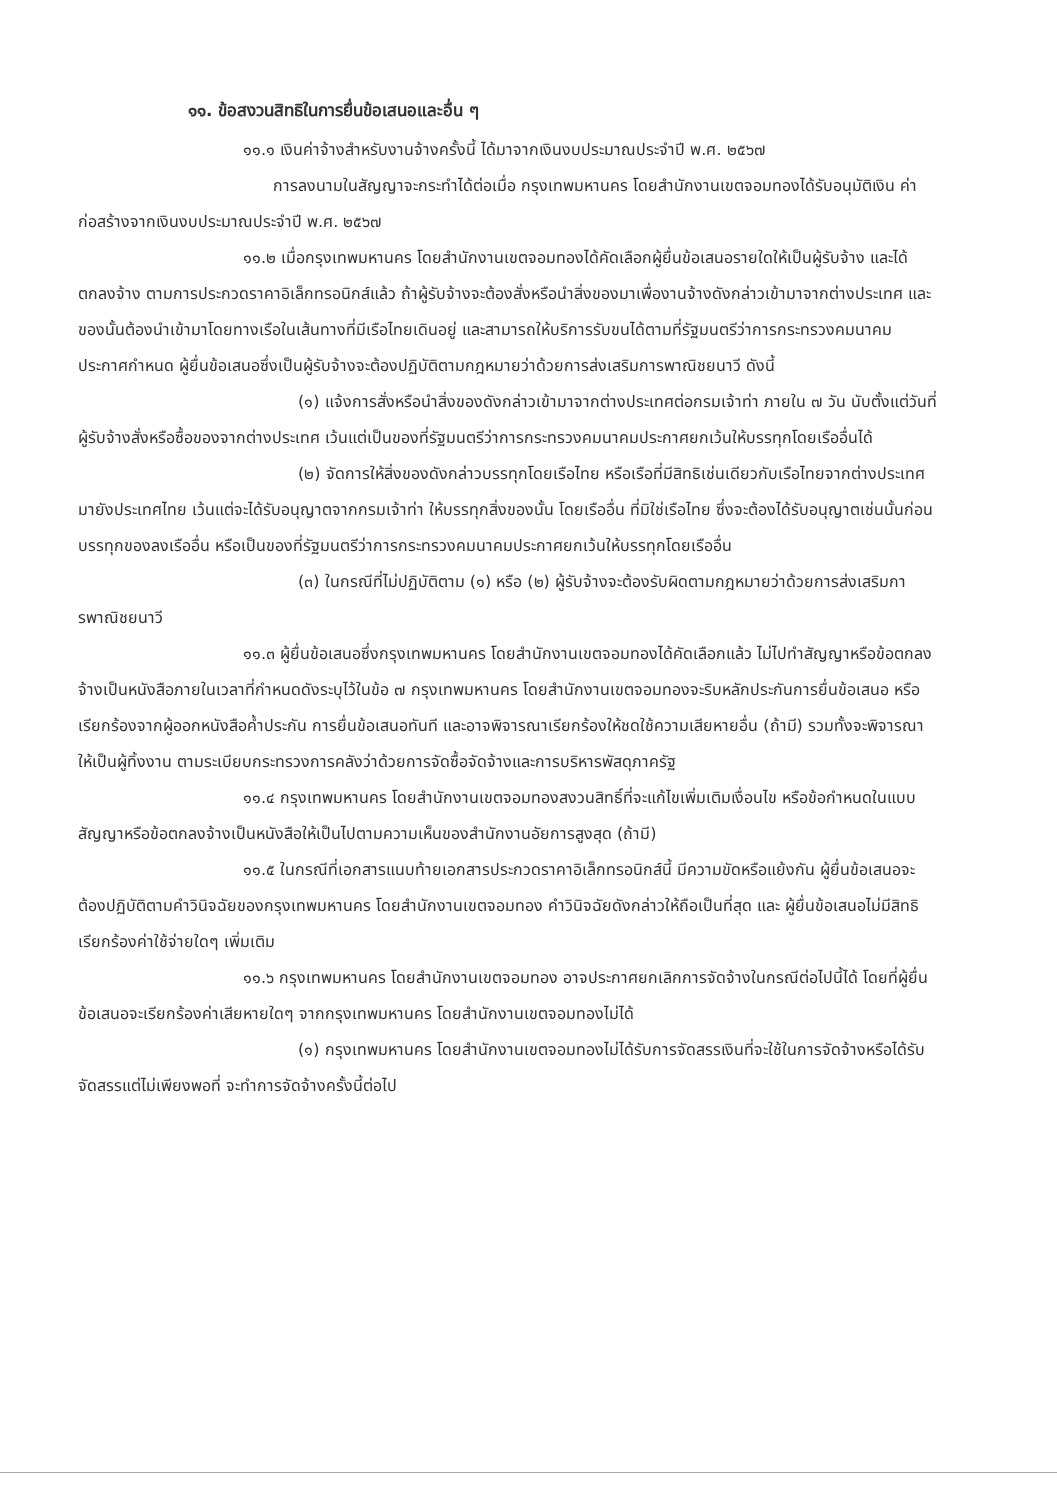๑๑. ข้อสงวนสิทธิในการยื่นข้อเสนอและอื่น ๆ
๑๑.๑ เงินค่าจ้างสำหรับงานจ้างครั้งนี้ ได้มาจากเงินงบประมาณประจำปี พ.ศ. ๒๕๖๗
การลงนามในสัญญาจะกระทำได้ต่อเมื่อ กรุงเทพมหานคร โดยสำนักงานเขตจอมทองได้รับอนุมัติเงิน ค่าก่อสร้างจากเงินงบประมาณประจำปี พ.ศ. ๒๕๖๗
๑๑.๒ เมื่อกรุงเทพมหานคร โดยสำนักงานเขตจอมทองได้คัดเลือกผู้ยื่นข้อเสนอรายใดให้เป็นผู้รับจ้าง และได้ตกลงจ้าง ตามการประกวดราคาอิเล็กทรอนิกส์แล้ว ถ้าผู้รับจ้างจะต้องสั่งหรือนำสิ่งของมาเพื่องานจ้างดังกล่าวเข้ามาจากต่างประเทศ และของนั้นต้องนำเข้ามาโดยทางเรือในเส้นทางที่มีเรือไทยเดินอยู่ และสามารถให้บริการรับขนได้ตามที่รัฐมนตรีว่าการกระทรวงคมนาคมประกาศกำหนด ผู้ยื่นข้อเสนอซึ่งเป็นผู้รับจ้างจะต้องปฏิบัติตามกฎหมายว่าด้วยการส่งเสริมการพาณิชยนาวี ดังนี้
(๑) แจ้งการสั่งหรือนำสิ่งของดังกล่าวเข้ามาจากต่างประเทศต่อกรมเจ้าท่า ภายใน ๗ วัน นับตั้งแต่วันที่ผู้รับจ้างสั่งหรือซื้อของจากต่างประเทศ เว้นแต่เป็นของที่รัฐมนตรีว่าการกระทรวงคมนาคมประกาศยกเว้นให้บรรทุกโดยเรืออื่นได้
(๒) จัดการให้สิ่งของดังกล่าวบรรทุกโดยเรือไทย หรือเรือที่มีสิทธิเช่นเดียวกับเรือไทยจากต่างประเทศมายังประเทศไทย เว้นแต่จะได้รับอนุญาตจากกรมเจ้าท่า ให้บรรทุกสิ่งของนั้น โดยเรืออื่น ที่มิใช่เรือไทย ซึ่งจะต้องได้รับอนุญาตเช่นนั้นก่อนบรรทุกของลงเรืออื่น หรือเป็นของที่รัฐมนตรีว่าการกระทรวงคมนาคมประกาศยกเว้นให้บรรทุกโดยเรืออื่น
(๓) ในกรณีที่ไม่ปฏิบัติตาม (๑) หรือ (๒) ผู้รับจ้างจะต้องรับผิดตามกฎหมายว่าด้วยการส่งเสริมการพาณิชยนาวี
๑๑.๓ ผู้ยื่นข้อเสนอซึ่งกรุงเทพมหานคร โดยสำนักงานเขตจอมทองได้คัดเลือกแล้ว ไม่ไปทำสัญญาหรือข้อตกลงจ้างเป็นหนังสือภายในเวลาที่กำหนดดังระบุไว้ในข้อ ๗ กรุงเทพมหานคร โดยสำนักงานเขตจอมทองจะริบหลักประกันการยื่นข้อเสนอ หรือเรียกร้องจากผู้ออกหนังสือค้ำประกัน การยื่นข้อเสนอทันที และอาจพิจารณาเรียกร้องให้ชดใช้ความเสียหายอื่น (ถ้ามี) รวมทั้งจะพิจารณาให้เป็นผู้ทิ้งงาน ตามระเบียบกระทรวงการคลังว่าด้วยการจัดซื้อจัดจ้างและการบริหารพัสดุภาครัฐ
๑๑.๔ กรุงเทพมหานคร โดยสำนักงานเขตจอมทองสงวนสิทธิ์ที่จะแก้ไขเพิ่มเติมเงื่อนไข หรือข้อกำหนดในแบบสัญญาหรือข้อตกลงจ้างเป็นหนังสือให้เป็นไปตามความเห็นของสำนักงานอัยการสูงสุด (ถ้ามี)
๑๑.๕ ในกรณีที่เอกสารแนบท้ายเอกสารประกวดราคาอิเล็กทรอนิกส์นี้ มีความขัดหรือแย้งกัน ผู้ยื่นข้อเสนอจะต้องปฏิบัติตามคำวินิจฉัยของกรุงเทพมหานคร โดยสำนักงานเขตจอมทอง คำวินิจฉัยดังกล่าวให้ถือเป็นที่สุด และ ผู้ยื่นข้อเสนอไม่มีสิทธิเรียกร้องค่าใช้จ่ายใดๆ เพิ่มเติม
๑๑.๖ กรุงเทพมหานคร โดยสำนักงานเขตจอมทอง อาจประกาศยกเลิกการจัดจ้างในกรณีต่อไปนี้ได้ โดยที่ผู้ยื่นข้อเสนอจะเรียกร้องค่าเสียหายใดๆ จากกรุงเทพมหานคร โดยสำนักงานเขตจอมทองไม่ได้
(๑) กรุงเทพมหานคร โดยสำนักงานเขตจอมทองไม่ได้รับการจัดสรรเงินที่จะใช้ในการจัดจ้างหรือได้รับจัดสรรแต่ไม่เพียงพอที่ จะทำการจัดจ้างครั้งนี้ต่อไป